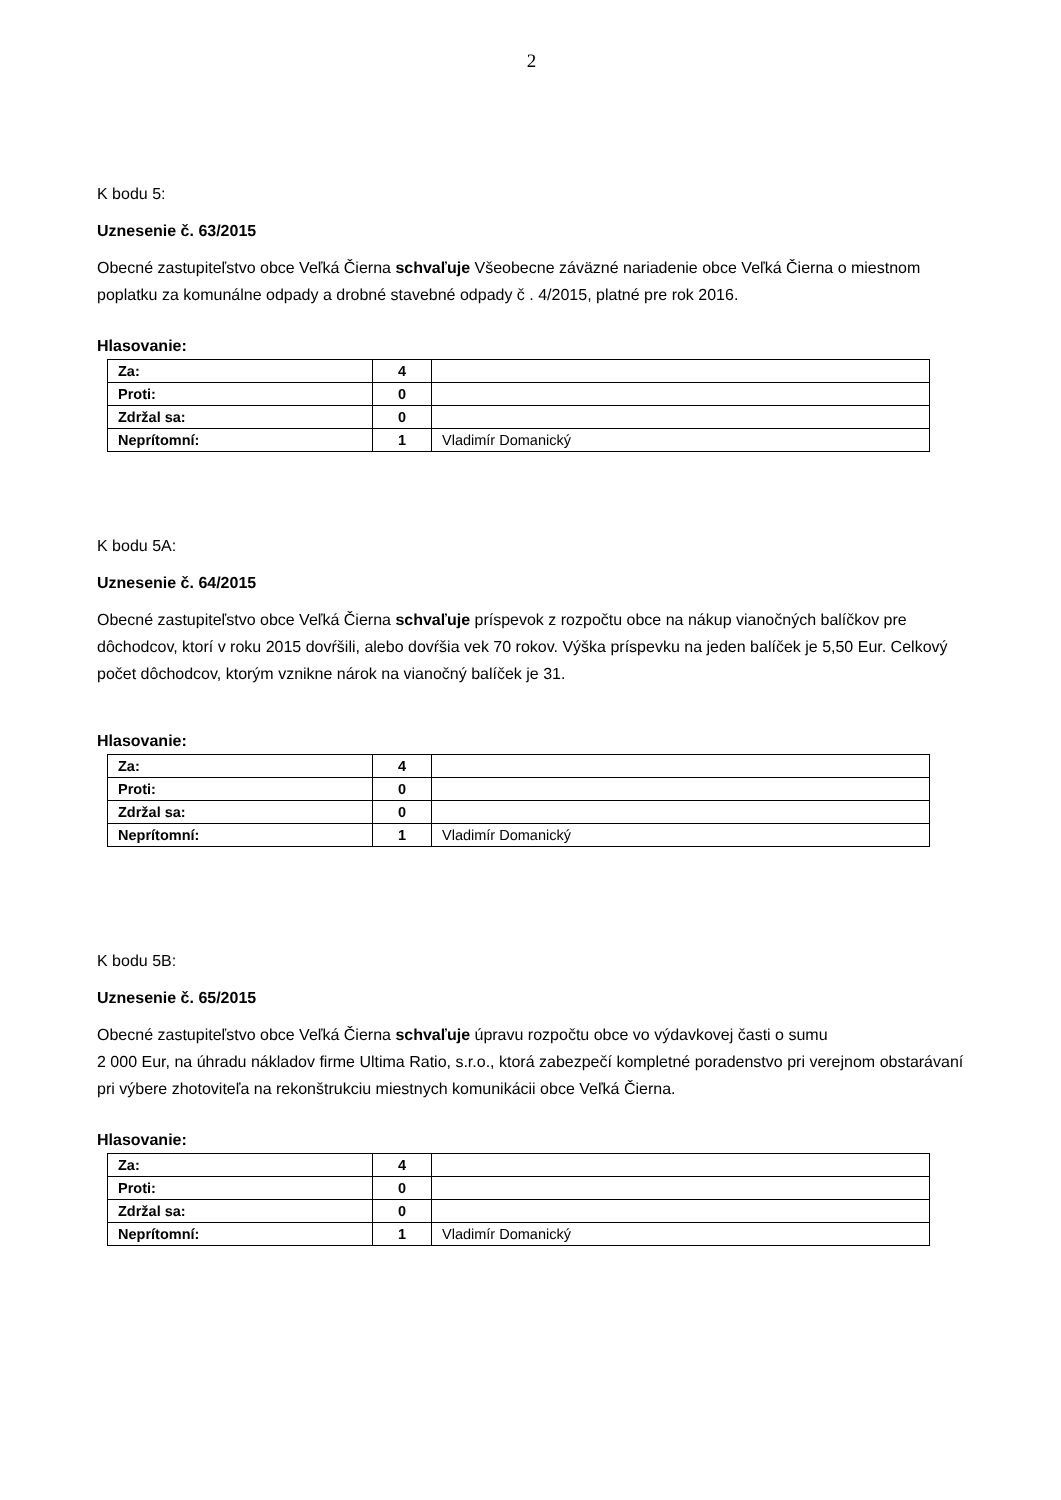2
K bodu 5:
Uznesenie č. 63/2015
Obecné zastupiteľstvo obce Veľká Čierna schvaľuje Všeobecne záväzné nariadenie obce Veľká Čierna o miestnom poplatku za komunálne odpady a drobné stavebné odpady č . 4/2015, platné pre rok 2016.
Hlasovanie:
| Za: | 4 | |
| Proti: | 0 | |
| Zdržal sa: | 0 | |
| Neprítomní: | 1 | Vladimír Domanický |
K bodu 5A:
Uznesenie č. 64/2015
Obecné zastupiteľstvo obce Veľká Čierna schvaľuje príspevok z rozpočtu obce na nákup vianočných balíčkov pre dôchodcov, ktorí v roku 2015 dovŕšili, alebo dovŕšia vek 70 rokov. Výška príspevku na jeden balíček je 5,50 Eur. Celkový počet dôchodcov, ktorým vznikne nárok na vianočný balíček je 31.
Hlasovanie:
| Za: | 4 | |
| Proti: | 0 | |
| Zdržal sa: | 0 | |
| Neprítomní: | 1 | Vladimír Domanický |
K bodu 5B:
Uznesenie č. 65/2015
Obecné zastupiteľstvo obce Veľká Čierna schvaľuje úpravu rozpočtu obce vo výdavkovej časti o sumu
2 000 Eur, na úhradu nákladov firme Ultima Ratio, s.r.o., ktorá zabezpečí kompletné poradenstvo pri verejnom obstarávaní pri výbere zhotoviteľa na rekonštrukciu miestnych komunikácii obce Veľká Čierna.
Hlasovanie:
| Za: | 4 | |
| Proti: | 0 | |
| Zdržal sa: | 0 | |
| Neprítomní: | 1 | Vladimír Domanický |